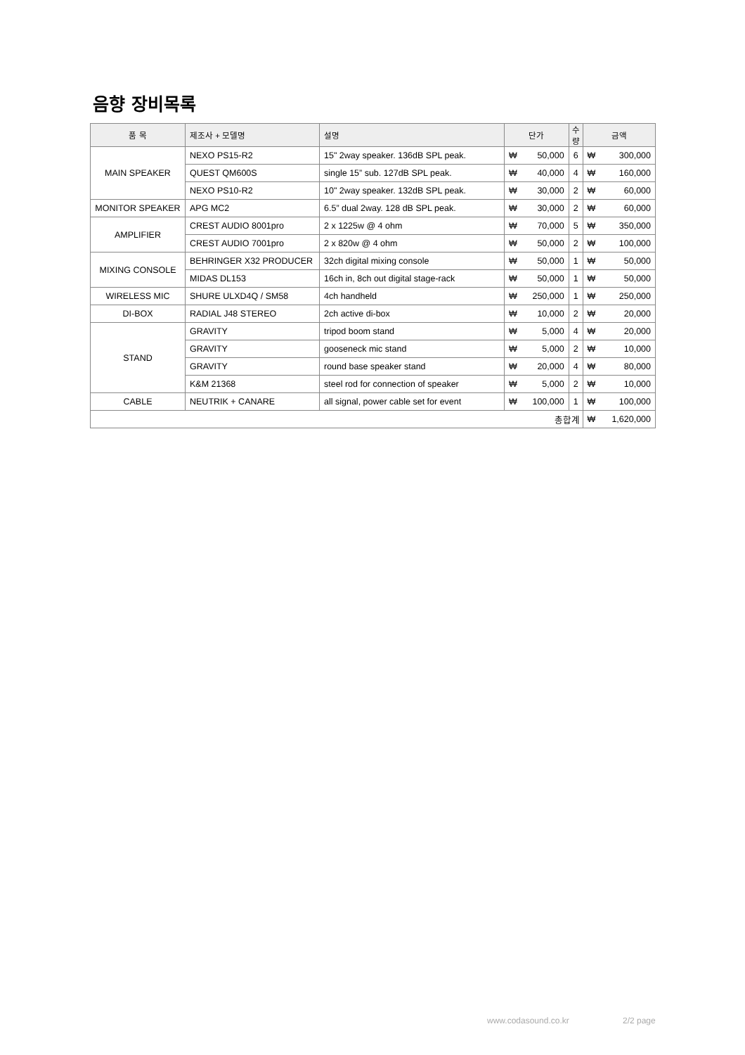음향 장비목록
| 품 목 | 제조사 + 모델명 | 설명 | 단가 | | 수량 | 금액 | |
| --- | --- | --- | --- | --- | --- | --- | --- |
| MAIN SPEAKER | NEXO PS15-R2 | 15" 2way speaker. 136dB SPL peak. | ₩ | 50,000 | 6 | ₩ | 300,000 |
| | QUEST QM600S | single 15” sub. 127dB SPL peak. | ₩ | 40,000 | 4 | ₩ | 160,000 |
| | NEXO PS10-R2 | 10" 2way speaker. 132dB SPL peak. | ₩ | 30,000 | 2 | ₩ | 60,000 |
| MONITOR SPEAKER | APG MC2 | 6.5” dual 2way. 128 dB SPL peak. | ₩ | 30,000 | 2 | ₩ | 60,000 |
| AMPLIFIER | CREST AUDIO 8001pro | 2 x 1225w @ 4 ohm | ₩ | 70,000 | 5 | ₩ | 350,000 |
| | CREST AUDIO 7001pro | 2 x 820w @ 4 ohm | ₩ | 50,000 | 2 | ₩ | 100,000 |
| MIXING CONSOLE | BEHRINGER X32 PRODUCER | 32ch digital mixing console | ₩ | 50,000 | 1 | ₩ | 50,000 |
| | MIDAS DL153 | 16ch in, 8ch out digital stage-rack | ₩ | 50,000 | 1 | ₩ | 50,000 |
| WIRELESS MIC | SHURE ULXD4Q / SM58 | 4ch handheld | ₩ | 250,000 | 1 | ₩ | 250,000 |
| DI-BOX | RADIAL J48 STEREO | 2ch active di-box | ₩ | 10,000 | 2 | ₩ | 20,000 |
| STAND | GRAVITY | tripod boom stand | ₩ | 5,000 | 4 | ₩ | 20,000 |
| | GRAVITY | gooseneck mic stand | ₩ | 5,000 | 2 | ₩ | 10,000 |
| | GRAVITY | round base speaker stand | ₩ | 20,000 | 4 | ₩ | 80,000 |
| | K&M 21368 | steel rod for connection of speaker | ₩ | 5,000 | 2 | ₩ | 10,000 |
| CABLE | NEUTRIK + CANARE | all signal, power cable set for event | ₩ | 100,000 | 1 | ₩ | 100,000 |
| 총합계 | | | | | | ₩ | 1,620,000 |
www.codasound.co.kr 2/2 page